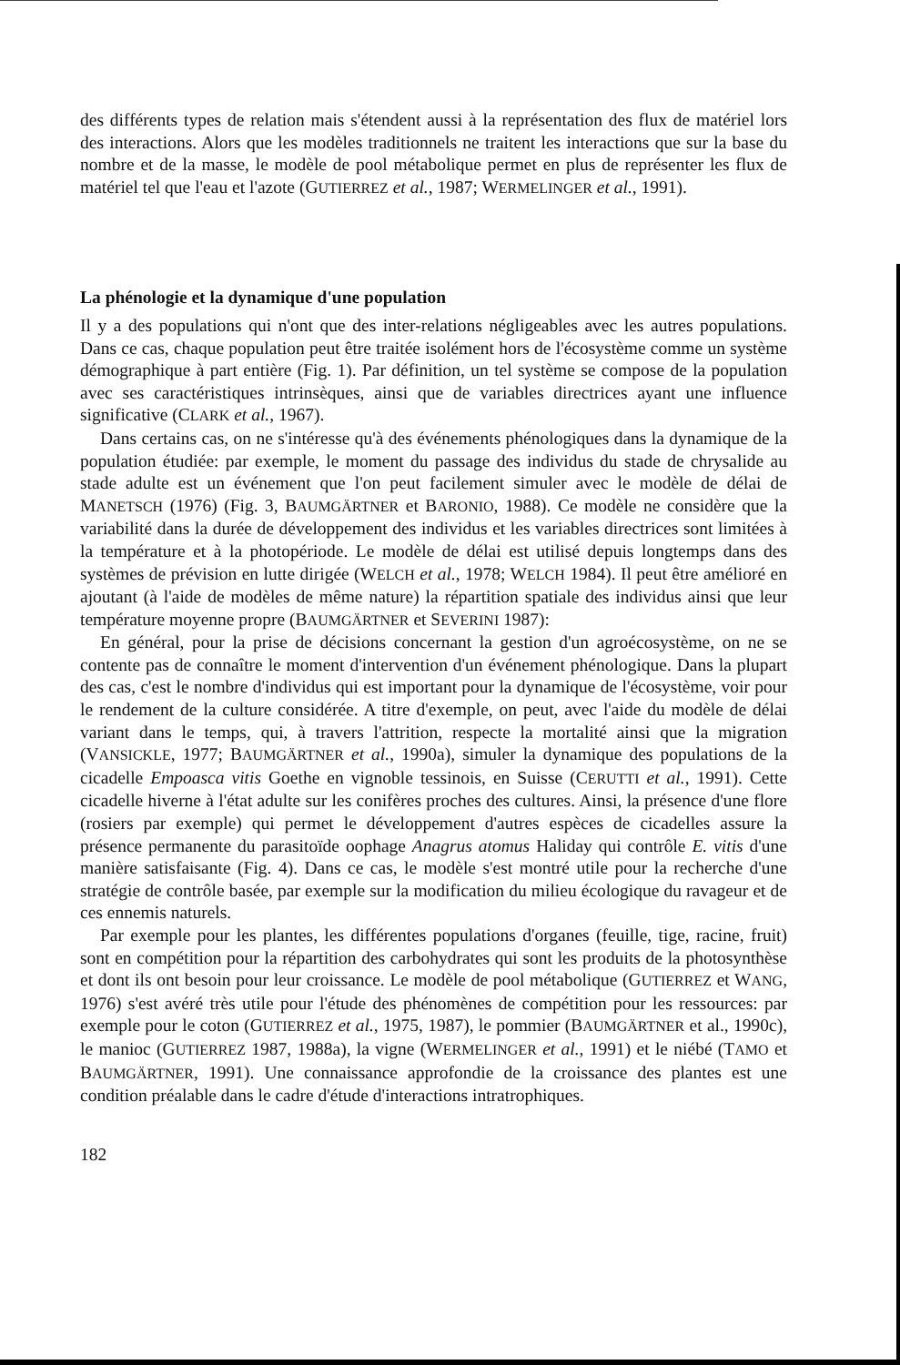des différents types de relation mais s'étendent aussi à la représentation des flux de matériel lors des interactions. Alors que les modèles traditionnels ne traitent les interactions que sur la base du nombre et de la masse, le modèle de pool métabolique permet en plus de représenter les flux de matériel tel que l'eau et l'azote (GUTIERREZ et al., 1987; WERMELINGER et al., 1991).
La phénologie et la dynamique d'une population
Il y a des populations qui n'ont que des inter-relations négligeables avec les autres populations. Dans ce cas, chaque population peut être traitée isolément hors de l'écosystème comme un système démographique à part entière (Fig. 1). Par définition, un tel système se compose de la population avec ses caractéristiques intrinsèques, ainsi que de variables directrices ayant une influence significative (CLARK et al., 1967).
Dans certains cas, on ne s'intéresse qu'à des événements phénologiques dans la dynamique de la population étudiée: par exemple, le moment du passage des individus du stade de chrysalide au stade adulte est un événement que l'on peut facilement simuler avec le modèle de délai de MANETSCH (1976) (Fig. 3, BAUMGÄRTNER et BARONIO, 1988). Ce modèle ne considère que la variabilité dans la durée de développement des individus et les variables directrices sont limitées à la température et à la photopériode. Le modèle de délai est utilisé depuis longtemps dans des systèmes de prévision en lutte dirigée (WELCH et al., 1978; WELCH 1984). Il peut être amélioré en ajoutant (à l'aide de modèles de même nature) la répartition spatiale des individus ainsi que leur température moyenne propre (BAUMGÄRTNER et SEVERINI 1987):
En général, pour la prise de décisions concernant la gestion d'un agroécosystème, on ne se contente pas de connaître le moment d'intervention d'un événement phénologique. Dans la plupart des cas, c'est le nombre d'individus qui est important pour la dynamique de l'écosystème, voir pour le rendement de la culture considérée. A titre d'exemple, on peut, avec l'aide du modèle de délai variant dans le temps, qui, à travers l'attrition, respecte la mortalité ainsi que la migration (VANSICKLE, 1977; BAUMGÄRTNER et al., 1990a), simuler la dynamique des populations de la cicadelle Empoasca vitis Goethe en vignoble tessinois, en Suisse (CERUTTI et al., 1991). Cette cicadelle hiverne à l'état adulte sur les conifères proches des cultures. Ainsi, la présence d'une flore (rosiers par exemple) qui permet le développement d'autres espèces de cicadelles assure la présence permanente du parasitoïde oophage Anagrus atomus Haliday qui contrôle E. vitis d'une manière satisfaisante (Fig. 4). Dans ce cas, le modèle s'est montré utile pour la recherche d'une stratégie de contrôle basée, par exemple sur la modification du milieu écologique du ravageur et de ces ennemis naturels.
Par exemple pour les plantes, les différentes populations d'organes (feuille, tige, racine, fruit) sont en compétition pour la répartition des carbohydrates qui sont les produits de la photosynthèse et dont ils ont besoin pour leur croissance. Le modèle de pool métabolique (GUTIERREZ et WANG, 1976) s'est avéré très utile pour l'étude des phénomènes de compétition pour les ressources: par exemple pour le coton (GUTIERREZ et al., 1975, 1987), le pommier (BAUMGÄRTNER et al., 1990c), le manioc (GUTIERREZ 1987, 1988a), la vigne (WERMELINGER et al., 1991) et le niébé (TAMO et BAUMGÄRTNER, 1991). Une connaissance approfondie de la croissance des plantes est une condition préalable dans le cadre d'étude d'interactions intratrophiques.
182